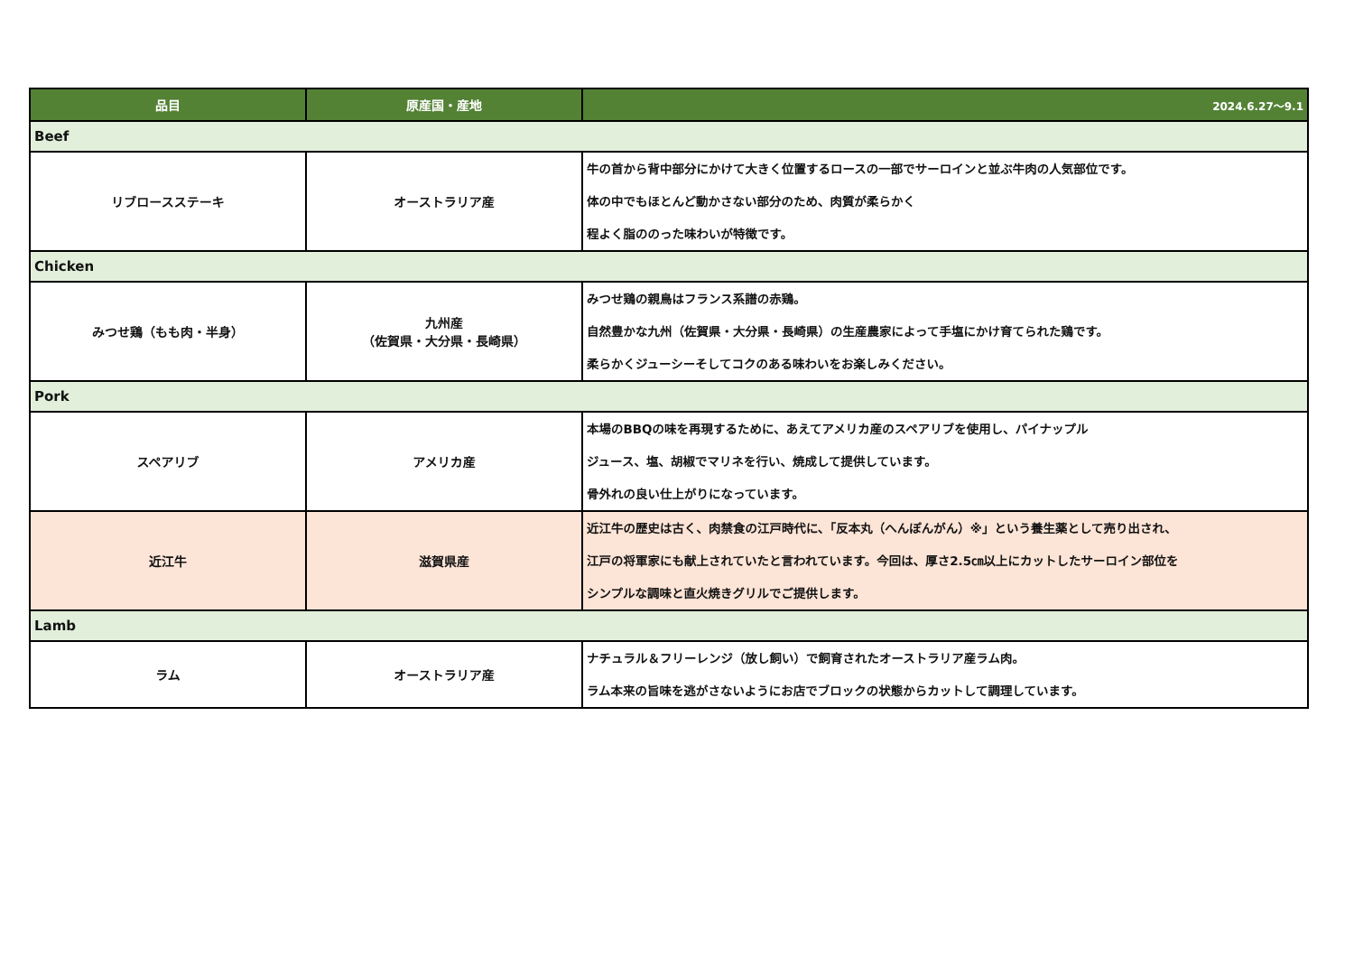| 品目 | 原産国・産地 | 2024.6.27～9.1 |
| --- | --- | --- |
| Beef | | |
| リブロースステーキ | オーストラリア産 | 牛の首から背中部分にかけて大きく位置するロースの一部でサーロインと並ぶ牛肉の人気部位です。 体の中でもほとんど動かさない部分のため、肉質が柔らかく 程よく脂ののった味わいが特徴です。 |
| Chicken | | |
| みつせ鶏（もも肉・半身） | 九州産 （佐賀県・大分県・長崎県） | みつせ鶏の親鳥はフランス系譜の赤鶏。 自然豊かな九州（佐賀県・大分県・長崎県）の生産農家によって手塩にかけ育てられた鶏です。 柔らかくジューシーそしてコクのある味わいをお楽しみください。 |
| Pork | | |
| スペアリブ | アメリカ産 | 本場のBBQの味を再現するために、あえてアメリカ産のスペアリブを使用し、パイナップル ジュース、塩、胡椒でマリネを行い、焼成して提供しています。 骨外れの良い仕上がりになっています。 |
| 近江牛 | 滋賀県産 | 近江牛の歴史は古く、肉禁食の江戸時代に、「反本丸（へんぽんがん）※」という養生薬として売り出され、 江戸の将軍家にも献上されていたと言われています。今回は、厚さ2.5㎝以上にカットしたサーロイン部位を シンプルな調味と直火焼きグリルでご提供します。 |
| Lamb | | |
| ラム | オーストラリア産 | ナチュラル＆フリーレンジ（放し飼い）で飼育されたオーストラリア産ラム肉。 ラム本来の旨味を逃がさないようにお店でブロックの状態からカットして調理しています。 |